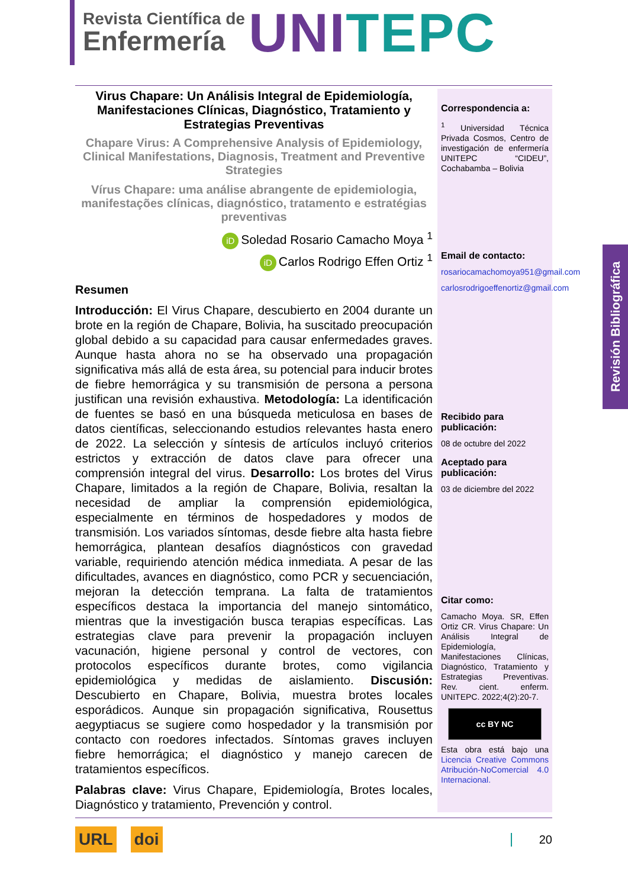Revista Científica de
Enfermería
UNI TEPC
Virus Chapare: Un Análisis Integral de Epidemiología, Manifestaciones Clínicas, Diagnóstico, Tratamiento y Estrategias Preventivas
Chapare Virus: A Comprehensive Analysis of Epidemiology, Clinical Manifestations, Diagnosis, Treatment and Preventive Strategies
Vírus Chapare: uma análise abrangente de epidemiologia, manifestações clínicas, diagnóstico, tratamento e estratégias preventivas
iD Soledad Rosario Camacho Moya <sup>1</sup>
iD Carlos Rodrigo Effen Ortiz <sup>1</sup>
Resumen
Introducción: El Virus Chapare, descubierto en 2004 durante un brote en la región de Chapare, Bolivia, ha suscitado preocupación global debido a su capacidad para causar enfermedades graves. Aunque hasta ahora no se ha observado una propagación significativa más allá de esta área, su potencial para inducir brotes de fiebre hemorrágica y su transmisión de persona a persona justifican una revisión exhaustiva. Metodología: La identificación de fuentes se basó en una búsqueda meticulosa en bases de datos científicas, seleccionando estudios relevantes hasta enero de 2022. La selección y síntesis de artículos incluyó criterios estrictos y extracción de datos clave para ofrecer una comprensión integral del virus. Desarrollo: Los brotes del Virus Chapare, limitados a la región de Chapare, Bolivia, resaltan la necesidad de ampliar la comprensión epidemiológica, especialmente en términos de hospedadores y modos de transmisión. Los variados síntomas, desde fiebre alta hasta fiebre hemorrágica, plantean desafíos diagnósticos con gravedad variable, requiriendo atención médica inmediata. A pesar de las dificultades, avances en diagnóstico, como PCR y secuenciación, mejoran la detección temprana. La falta de tratamientos específicos destaca la importancia del manejo sintomático, mientras que la investigación busca terapias específicas. Las estrategias clave para prevenir la propagación incluyen vacunación, higiene personal y control de vectores, con protocolos específicos durante brotes, como vigilancia epidemiológica y medidas de aislamiento. Discusión: Descubierto en Chapare, Bolivia, muestra brotes locales esporádicos. Aunque sin propagación significativa, Rousettus aegyptiacus se sugiere como hospedador y la transmisión por contacto con roedores infectados. Síntomas graves incluyen fiebre hemorrágica; el diagnóstico y manejo carecen de tratamientos específicos.
Palabras clave: Virus Chapare, Epidemiología, Brotes locales, Diagnóstico y tratamiento, Prevención y control.
Correspondencia a:
<sup>1</sup> Universidad Técnica Privada Cosmos, Centro de investigación de enfermería UNITEPC “CIDEU”, Cochabamba – Bolivia
Email de contacto:
rosariocamachomoya951@gmail.com
carlosrodrigoeffenortiz@gmail.com
Recibido para publicación:
08 de octubre del 2022
Aceptado para publicación:
03 de diciembre del 2022
Citar como:
Camacho Moya. SR, Effen Ortiz CR. Virus Chapare: Un Análisis Integral de Epidemiología, Manifestaciones Clínicas, Diagnóstico, Tratamiento y Estrategias Preventivas. Rev. cient. enferm. UNITEPC. 2022;4(2):20-7.
cc BY NC
Esta obra está bajo una Licencia Creative Commons Atribución-NoComercial 4.0 Internacional.
Revisión Bibliográfica
URL doi 20